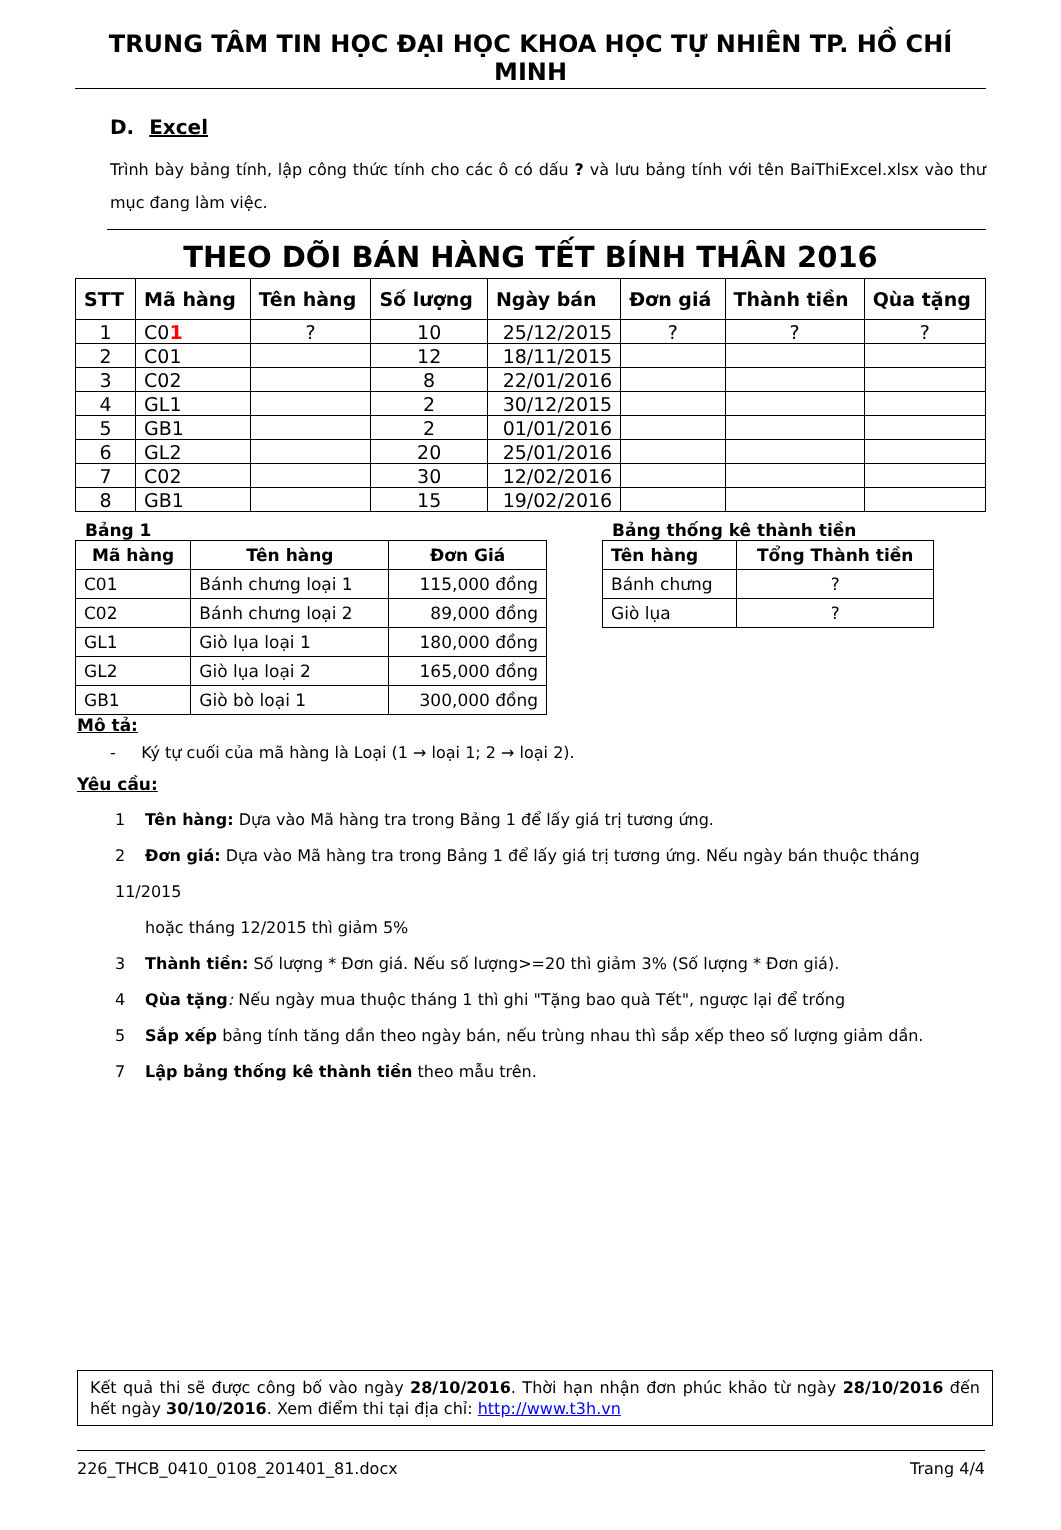TRUNG TÂM TIN HỌC ĐẠI HỌC KHOA HỌC TỰ NHIÊN TP. HỒ CHÍ MINH
D. Excel
Trình bày bảng tính, lập công thức tính cho các ô có dấu ? và lưu bảng tính với tên BaiThiExcel.xlsx vào thư mục đang làm việc.
THEO DÕI BÁN HÀNG TẾT BÍNH THÂN 2016
| STT | Mã hàng | Tên hàng | Số lượng | Ngày bán | Đơn giá | Thành tiền | Qùa tặng |
| --- | --- | --- | --- | --- | --- | --- | --- |
| 1 | C0 1 | ? | 10 | 25/12/2015 | ? | ? | ? |
| 2 | C01 | | 12 | 18/11/2015 | | | |
| 3 | C02 | | 8 | 22/01/2016 | | | |
| 4 | GL1 | | 2 | 30/12/2015 | | | |
| 5 | GB1 | | 2 | 01/01/2016 | | | |
| 6 | GL2 | | 20 | 25/01/2016 | | | |
| 7 | C02 | | 30 | 12/02/2016 | | | |
| 8 | GB1 | | 15 | 19/02/2016 | | | |
Bảng 1
| Mã hàng | Tên hàng | Đơn Giá |
| --- | --- | --- |
| C01 | Bánh chưng loại 1 | 115,000 đồng |
| C02 | Bánh chưng loại 2 | 89,000 đồng |
| GL1 | Giò lụa loại 1 | 180,000 đồng |
| GL2 | Giò lụa loại 2 | 165,000 đồng |
| GB1 | Giò bò loại 1 | 300,000 đồng |
Bảng thống kê thành tiền
| Tên hàng | Tổng Thành tiền |
| --- | --- |
| Bánh chưng | ? |
| Giò lụa | ? |
Mô tả:
- Ký tự cuối của mã hàng là Loại (1 → loại 1; 2 → loại 2).
Yêu cầu:
1 Tên hàng: Dựa vào Mã hàng tra trong Bảng 1 để lấy giá trị tương ứng.
2 Đơn giá: Dựa vào Mã hàng tra trong Bảng 1 để lấy giá trị tương ứng. Nếu ngày bán thuộc tháng 11/2015
hoặc tháng 12/2015 thì giảm 5%
3 Thành tiền: Số lượng * Đơn giá. Nếu số lượng>=20 thì giảm 3% (Số lượng * Đơn giá).
4 Qùa tặng: Nếu ngày mua thuộc tháng 1 thì ghi "Tặng bao quà Tết", ngược lại để trống
5 Sắp xếp bảng tính tăng dần theo ngày bán, nếu trùng nhau thì sắp xếp theo số lượng giảm dần.
7 Lập bảng thống kê thành tiền theo mẫu trên.
Kết quả thi sẽ được công bố vào ngày 28/10/2016. Thời hạn nhận đơn phúc khảo từ ngày 28/10/2016 đến hết ngày 30/10/2016. Xem điểm thi tại địa chỉ: http://www.t3h.vn
226_THCB_0410_0108_201401_81.docx Trang 4/4